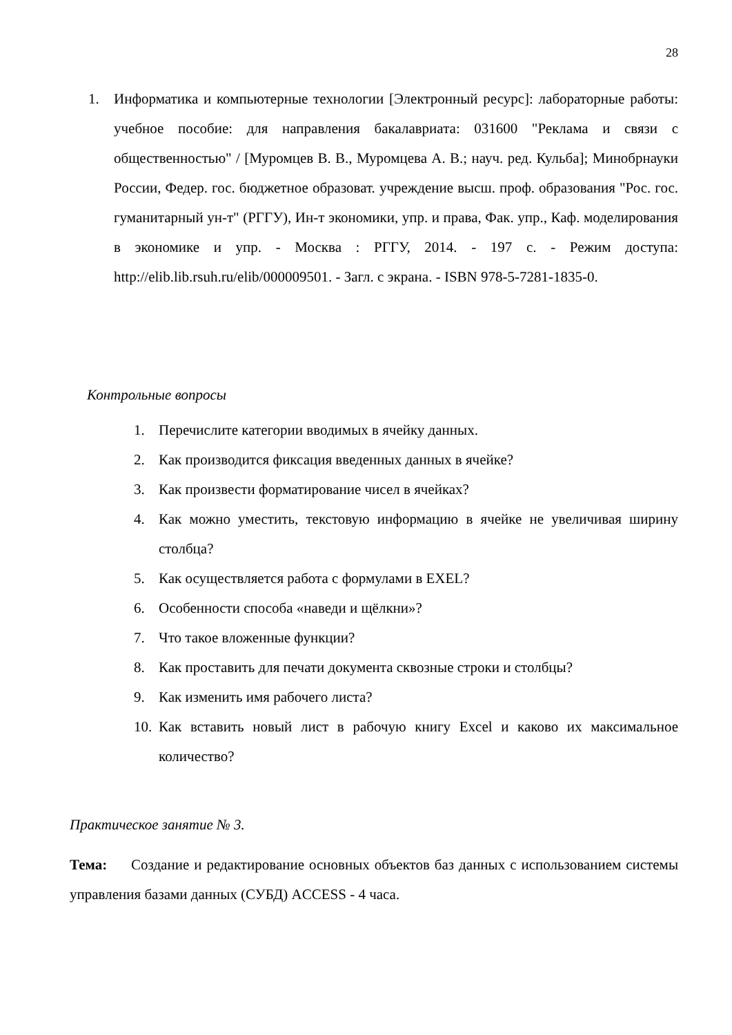28
1. Информатика и компьютерные технологии [Электронный ресурс]: лабораторные работы: учебное пособие: для направления бакалавриата: 031600 "Реклама и связи с общественностью" / [Муромцев В. В., Муромцева А. В.; науч. ред. Кульба]; Минобрнауки России, Федер. гос. бюджетное образоват. учреждение высш. проф. образования "Рос. гос. гуманитарный ун-т" (РГГУ), Ин-т экономики, упр. и права, Фак. упр., Каф. моделирования в экономике и упр. - Москва : РГГУ, 2014. - 197 с. - Режим доступа: http://elib.lib.rsuh.ru/elib/000009501. - Загл. с экрана. - ISBN 978-5-7281-1835-0.
Контрольные вопросы
1. Перечислите категории вводимых в ячейку данных.
2. Как производится фиксация введенных данных в ячейке?
3. Как произвести форматирование чисел в ячейках?
4. Как можно уместить, текстовую информацию в ячейке не увеличивая ширину столбца?
5. Как осуществляется работа с формулами в EXEL?
6. Особенности способа «наведи и щёлкни»?
7. Что такое вложенные функции?
8. Как проставить для печати документа сквозные строки и столбцы?
9. Как изменить имя рабочего листа?
10. Как вставить новый лист в рабочую книгу Excel и каково их максимальное количество?
Практическое занятие № 3.
Тема: Создание и редактирование основных объектов баз данных с использованием системы управления базами данных (СУБД) ACCESS - 4 часа.